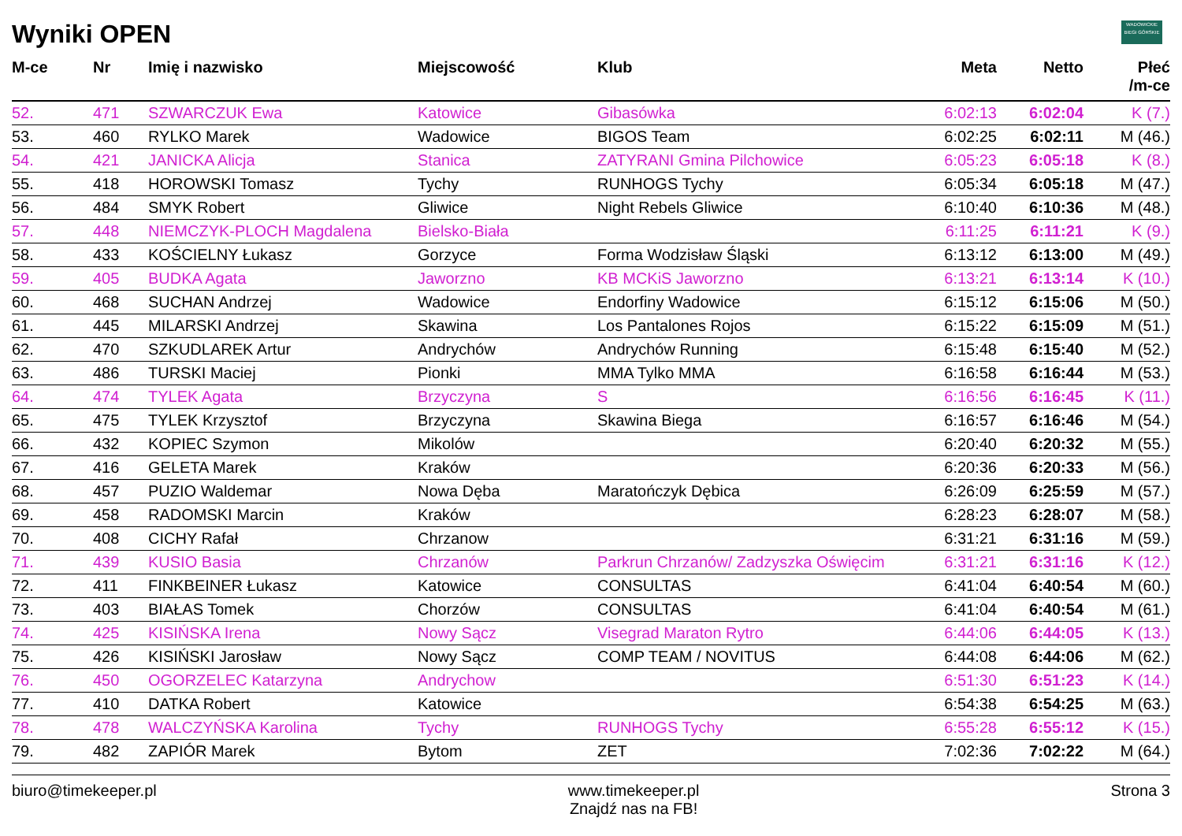Wyniki OPEN
WADOWICKIE
BIEGI GÓRSKIE
| M-ce | Nr | Imię i nazwisko | Miejscowość | Klub | Meta | Netto | Płeć /m-ce |
| --- | --- | --- | --- | --- | --- | --- | --- |
| 52. | 471 | SZWARCZUK Ewa | Katowice | Gibasówka | 6:02:13 | 6:02:04 | K (7.) |
| 53. | 460 | RYLKO Marek | Wadowice | BIGOS Team | 6:02:25 | 6:02:11 | M (46.) |
| 54. | 421 | JANICKA Alicja | Stanica | ZATYRANI Gmina Pilchowice | 6:05:23 | 6:05:18 | K (8.) |
| 55. | 418 | HOROWSKI Tomasz | Tychy | RUNHOGS Tychy | 6:05:34 | 6:05:18 | M (47.) |
| 56. | 484 | SMYK Robert | Gliwice | Night Rebels Gliwice | 6:10:40 | 6:10:36 | M (48.) |
| 57. | 448 | NIEMCZYK-PLOCH Magdalena | Bielsko-Biała | | 6:11:25 | 6:11:21 | K (9.) |
| 58. | 433 | KOŚCIELNY Łukasz | Gorzyce | Forma Wodzisław Śląski | 6:13:12 | 6:13:00 | M (49.) |
| 59. | 405 | BUDKA Agata | Jaworzno | KB MCKiS Jaworzno | 6:13:21 | 6:13:14 | K (10.) |
| 60. | 468 | SUCHAN Andrzej | Wadowice | Endorfiny Wadowice | 6:15:12 | 6:15:06 | M (50.) |
| 61. | 445 | MILARSKI Andrzej | Skawina | Los Pantalones Rojos | 6:15:22 | 6:15:09 | M (51.) |
| 62. | 470 | SZKUDLAREK Artur | Andrychów | Andrychów Running | 6:15:48 | 6:15:40 | M (52.) |
| 63. | 486 | TURSKI Maciej | Pionki | MMA Tylko MMA | 6:16:58 | 6:16:44 | M (53.) |
| 64. | 474 | TYLEK Agata | Brzyczyna | S | 6:16:56 | 6:16:45 | K (11.) |
| 65. | 475 | TYLEK Krzysztof | Brzyczyna | Skawina Biega | 6:16:57 | 6:16:46 | M (54.) |
| 66. | 432 | KOPIEC Szymon | Mikolów | | 6:20:40 | 6:20:32 | M (55.) |
| 67. | 416 | GELETA Marek | Kraków | | 6:20:36 | 6:20:33 | M (56.) |
| 68. | 457 | PUZIO Waldemar | Nowa Dęba | Maratończyk Dębica | 6:26:09 | 6:25:59 | M (57.) |
| 69. | 458 | RADOMSKI Marcin | Kraków | | 6:28:23 | 6:28:07 | M (58.) |
| 70. | 408 | CICHY Rafał | Chrzanow | | 6:31:21 | 6:31:16 | M (59.) |
| 71. | 439 | KUSIO Basia | Chrzanów | Parkrun Chrzanów/ Zadzyszka Oświęcim | 6:31:21 | 6:31:16 | K (12.) |
| 72. | 411 | FINKBEINER Łukasz | Katowice | CONSULTAS | 6:41:04 | 6:40:54 | M (60.) |
| 73. | 403 | BIAŁAS Tomek | Chorzów | CONSULTAS | 6:41:04 | 6:40:54 | M (61.) |
| 74. | 425 | KISIŃSKA Irena | Nowy Sącz | Visegrad Maraton Rytro | 6:44:06 | 6:44:05 | K (13.) |
| 75. | 426 | KISIŃSKI Jarosław | Nowy Sącz | COMP TEAM / NOVITUS | 6:44:08 | 6:44:06 | M (62.) |
| 76. | 450 | OGORZELEC Katarzyna | Andrychow | | 6:51:30 | 6:51:23 | K (14.) |
| 77. | 410 | DATKA Robert | Katowice | | 6:54:38 | 6:54:25 | M (63.) |
| 78. | 478 | WALCZYŃSKA Karolina | Tychy | RUNHOGS Tychy | 6:55:28 | 6:55:12 | K (15.) |
| 79. | 482 | ZAPIÓR Marek | Bytom | ZET | 7:02:36 | 7:02:22 | M (64.) |
biuro@timekeeper.pl www.timekeeper.pl
Znajdź nas na FB!
Strona 3